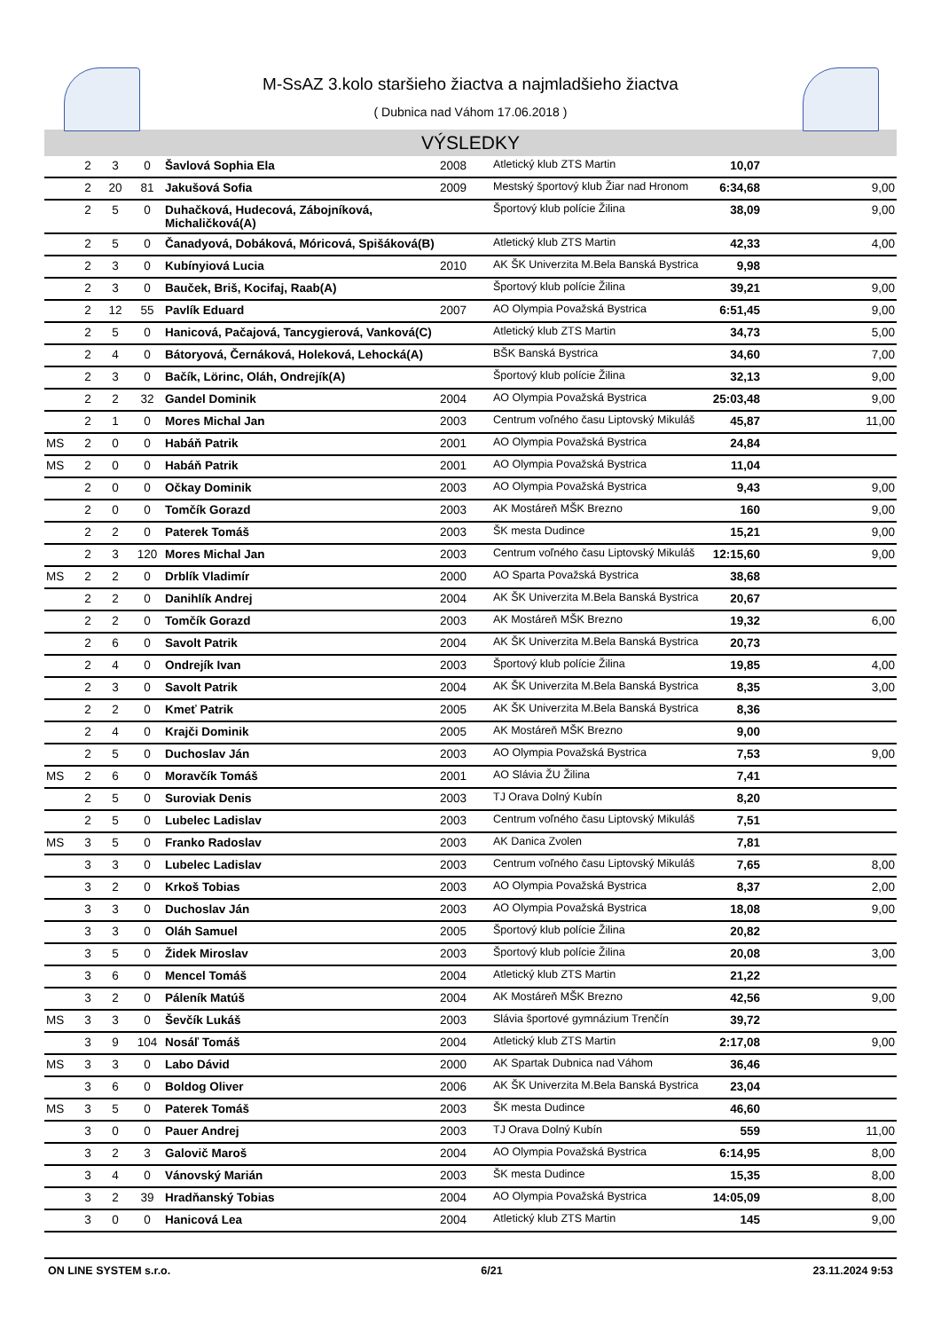M-SsAZ 3.kolo staršieho žiactva a najmladšieho žiactva
( Dubnica nad Váhom 17.06.2018 )
VÝSLEDKY
| | 2 | 3 | 0 | Šavlová Sophia Ela | 2008 | Atletický klub ZTS Martin | 10,07 | |
| | 2 | 20 | 81 | Jakušová Sofia | 2009 | Mestský športový klub Žiar nad Hronom | 6:34,68 | 9,00 |
| | 2 | 5 | 0 | Duhačková, Hudecová, Zábojníková, Michaličková(A) | | Športový klub polície Žilina | 38,09 | 9,00 |
| | 2 | 5 | 0 | Čanadyová, Dobáková, Móricová, Spišáková(B) | | Atletický klub ZTS Martin | 42,33 | 4,00 |
| | 2 | 3 | 0 | Kubínyiová Lucia | 2010 | AK ŠK Univerzita M.Bela Banská Bystrica | 9,98 | |
| | 2 | 3 | 0 | Bauček, Briš, Kocifaj, Raab(A) | | Športový klub polície Žilina | 39,21 | 9,00 |
| | 2 | 12 | 55 | Pavlík Eduard | 2007 | AO Olympia Považská Bystrica | 6:51,45 | 9,00 |
| | 2 | 5 | 0 | Hanicová, Pačajová, Tancygierová, Vanková(C) | | Atletický klub ZTS Martin | 34,73 | 5,00 |
| | 2 | 4 | 0 | Bátoryová, Černáková, Holeková, Lehocká(A) | | BŠK Banská Bystrica | 34,60 | 7,00 |
| | 2 | 3 | 0 | Bačík, Lörinc, Oláh, Ondrejík(A) | | Športový klub polície Žilina | 32,13 | 9,00 |
| | 2 | 2 | 32 | Gandel Dominik | 2004 | AO Olympia Považská Bystrica | 25:03,48 | 9,00 |
| | 2 | 1 | 0 | Mores Michal Jan | 2003 | Centrum voľného času Liptovský Mikuláš | 45,87 | 11,00 |
| MS | 2 | 0 | 0 | Habáň Patrik | 2001 | AO Olympia Považská Bystrica | 24,84 | |
| MS | 2 | 0 | 0 | Habáň Patrik | 2001 | AO Olympia Považská Bystrica | 11,04 | |
| | 2 | 0 | 0 | Očkay Dominik | 2003 | AO Olympia Považská Bystrica | 9,43 | 9,00 |
| | 2 | 0 | 0 | Tomčík Gorazd | 2003 | AK Mostáreň MŠK Brezno | 160 | 9,00 |
| | 2 | 2 | 0 | Paterek Tomáš | 2003 | ŠK mesta Dudince | 15,21 | 9,00 |
| | 2 | 3 | 120 | Mores Michal Jan | 2003 | Centrum voľného času Liptovský Mikuláš | 12:15,60 | 9,00 |
| MS | 2 | 2 | 0 | Drblík Vladimír | 2000 | AO Sparta Považská Bystrica | 38,68 | |
| | 2 | 2 | 0 | Danihlík Andrej | 2004 | AK ŠK Univerzita M.Bela Banská Bystrica | 20,67 | |
| | 2 | 2 | 0 | Tomčík Gorazd | 2003 | AK Mostáreň MŠK Brezno | 19,32 | 6,00 |
| | 2 | 6 | 0 | Savolt Patrik | 2004 | AK ŠK Univerzita M.Bela Banská Bystrica | 20,73 | |
| | 2 | 4 | 0 | Ondrejík Ivan | 2003 | Športový klub polície Žilina | 19,85 | 4,00 |
| | 2 | 3 | 0 | Savolt Patrik | 2004 | AK ŠK Univerzita M.Bela Banská Bystrica | 8,35 | 3,00 |
| | 2 | 2 | 0 | Kmeť Patrik | 2005 | AK ŠK Univerzita M.Bela Banská Bystrica | 8,36 | |
| | 2 | 4 | 0 | Krajči Dominik | 2005 | AK Mostáreň MŠK Brezno | 9,00 | |
| | 2 | 5 | 0 | Duchoslav Ján | 2003 | AO Olympia Považská Bystrica | 7,53 | 9,00 |
| MS | 2 | 6 | 0 | Moravčík Tomáš | 2001 | AO Slávia ŽU Žilina | 7,41 | |
| | 2 | 5 | 0 | Suroviak Denis | 2003 | TJ Orava Dolný Kubín | 8,20 | |
| | 2 | 5 | 0 | Lubelec Ladislav | 2003 | Centrum voľného času Liptovský Mikuláš | 7,51 | |
| MS | 3 | 5 | 0 | Franko Radoslav | 2003 | AK Danica Zvolen | 7,81 | |
| | 3 | 3 | 0 | Lubelec Ladislav | 2003 | Centrum voľného času Liptovský Mikuláš | 7,65 | 8,00 |
| | 3 | 2 | 0 | Krkoš Tobias | 2003 | AO Olympia Považská Bystrica | 8,37 | 2,00 |
| | 3 | 3 | 0 | Duchoslav Ján | 2003 | AO Olympia Považská Bystrica | 18,08 | 9,00 |
| | 3 | 3 | 0 | Oláh Samuel | 2005 | Športový klub polície Žilina | 20,82 | |
| | 3 | 5 | 0 | Židek Miroslav | 2003 | Športový klub polície Žilina | 20,08 | 3,00 |
| | 3 | 6 | 0 | Mencel Tomáš | 2004 | Atletický klub ZTS Martin | 21,22 | |
| | 3 | 2 | 0 | Páleník Matúš | 2004 | AK Mostáreň MŠK Brezno | 42,56 | 9,00 |
| MS | 3 | 3 | 0 | Ševčík Lukáš | 2003 | Slávia športové gymnázium Trenčín | 39,72 | |
| | 3 | 9 | 104 | Nosáľ Tomáš | 2004 | Atletický klub ZTS Martin | 2:17,08 | 9,00 |
| MS | 3 | 3 | 0 | Labo Dávid | 2000 | AK Spartak Dubnica nad Váhom | 36,46 | |
| | 3 | 6 | 0 | Boldog Oliver | 2006 | AK ŠK Univerzita M.Bela Banská Bystrica | 23,04 | |
| MS | 3 | 5 | 0 | Paterek Tomáš | 2003 | ŠK mesta Dudince | 46,60 | |
| | 3 | 0 | 0 | Pauer Andrej | 2003 | TJ Orava Dolný Kubín | 559 | 11,00 |
| | 3 | 2 | 3 | Galovič Maroš | 2004 | AO Olympia Považská Bystrica | 6:14,95 | 8,00 |
| | 3 | 4 | 0 | Vánovský Marián | 2003 | ŠK mesta Dudince | 15,35 | 8,00 |
| | 3 | 2 | 39 | Hradňanský Tobias | 2004 | AO Olympia Považská Bystrica | 14:05,09 | 8,00 |
| | 3 | 0 | 0 | Hanicová Lea | 2004 | Atletický klub ZTS Martin | 145 | 9,00 |
ON LINE SYSTEM s.r.o. 6/21 23.11.2024 9:53